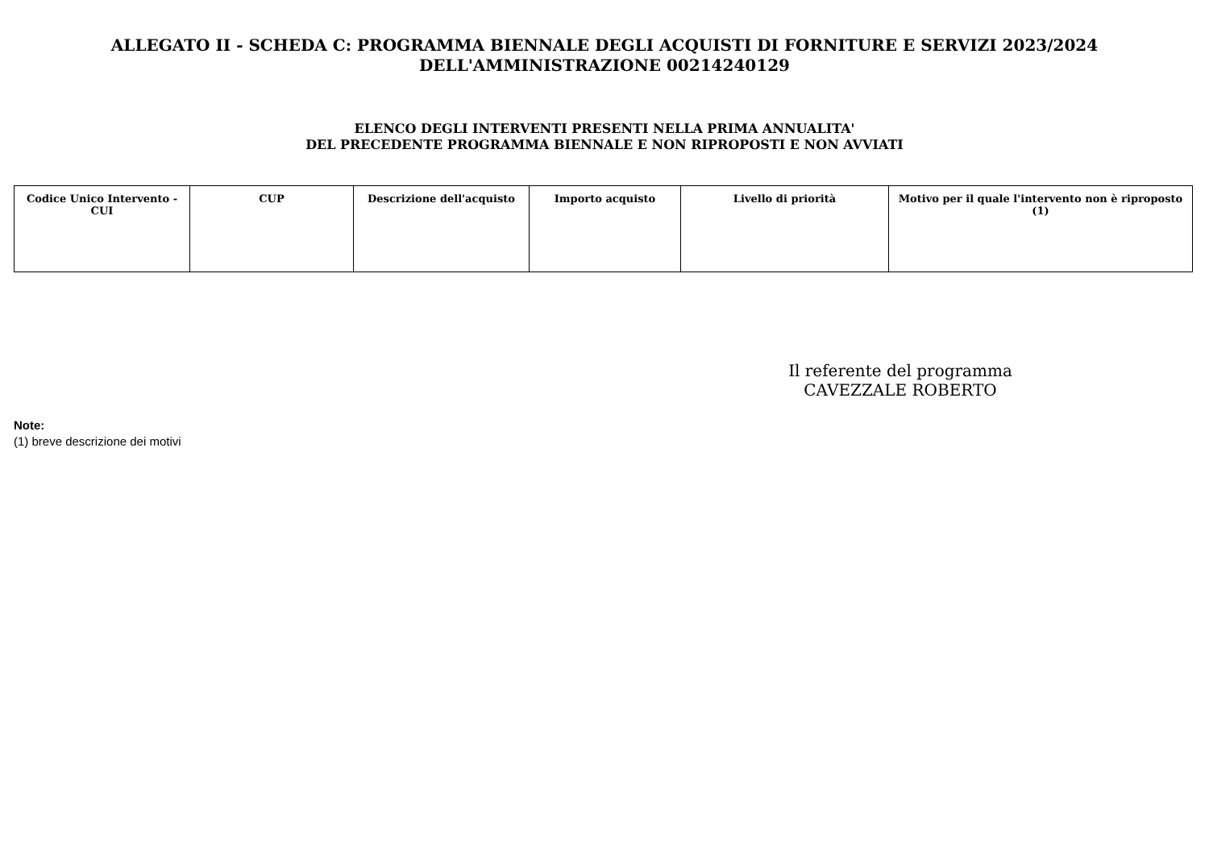ALLEGATO II - SCHEDA C: PROGRAMMA BIENNALE DEGLI ACQUISTI DI FORNITURE E SERVIZI 2023/2024
DELL'AMMINISTRAZIONE 00214240129
ELENCO DEGLI INTERVENTI PRESENTI NELLA PRIMA ANNUALITA'
DEL PRECEDENTE PROGRAMMA BIENNALE E NON RIPROPOSTI E NON AVVIATI
| Codice Unico Intervento - CUI | CUP | Descrizione dell'acquisto | Importo acquisto | Livello di priorità | Motivo per il quale l'intervento non è riproposto (1) |
| --- | --- | --- | --- | --- | --- |
Il referente del programma
CAVEZZALE ROBERTO
Note:
(1) breve descrizione dei motivi